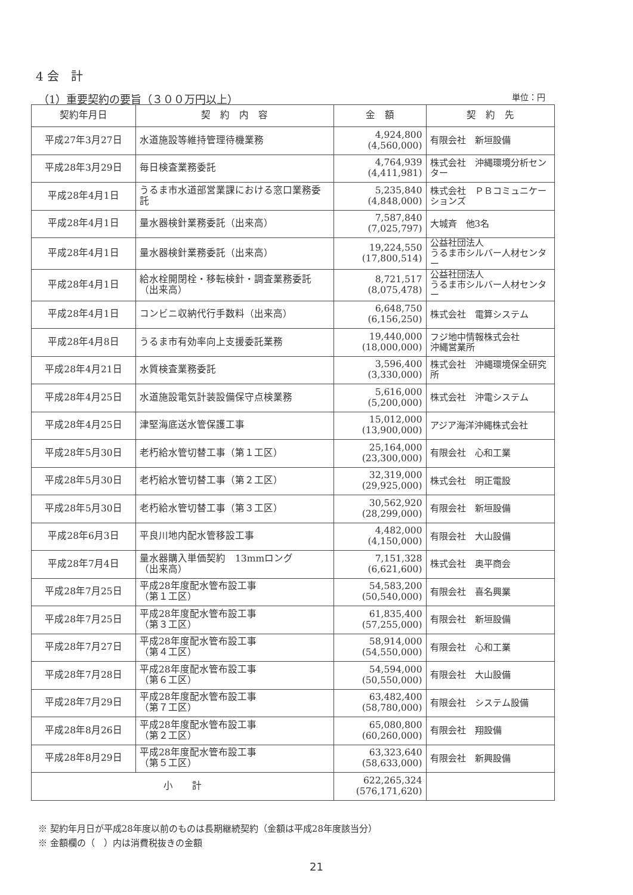4 会　計
（1）重要契約の要旨（３００万円以上） 単位：円
| 契約年月日 | 契 約 内 容 | 金 額 | 契 約 先 |
| --- | --- | --- | --- |
| 平成27年3月27日 | 水道施設等維持管理待機業務 | 4,924,800 (4,560,000) | 有限会社 新垣設備 |
| 平成28年3月29日 | 毎日検査業務委託 | 4,764,939 (4,411,981) | 株式会社 沖縄環境分析センター |
| 平成28年4月1日 | うるま市水道部営業課における窓口業務委託 | 5,235,840 (4,848,000) | 株式会社 ＰＢコミュニケーションズ |
| 平成28年4月1日 | 量水器検針業務委託（出来高） | 7,587,840 (7,025,797) | 大城斉 他3名 |
| 平成28年4月1日 | 量水器検針業務委託（出来高） | 19,224,550 (17,800,514) | 公益社団法人 うるま市シルバー人材センター |
| 平成28年4月1日 | 給水栓開閉栓・移転検針・調査業務委託（出来高） | 8,721,517 (8,075,478) | 公益社団法人 うるま市シルバー人材センター |
| 平成28年4月1日 | コンビニ収納代行手数料（出来高） | 6,648,750 (6,156,250) | 株式会社 電算システム |
| 平成28年4月8日 | うるま市有効率向上支援委託業務 | 19,440,000 (18,000,000) | フジ地中情報株式会社 沖縄営業所 |
| 平成28年4月21日 | 水質検査業務委託 | 3,596,400 (3,330,000) | 株式会社 沖縄環境保全研究所 |
| 平成28年4月25日 | 水道施設電気計装設備保守点検業務 | 5,616,000 (5,200,000) | 株式会社 沖電システム |
| 平成28年4月25日 | 津堅海底送水管保護工事 | 15,012,000 (13,900,000) | アジア海洋沖縄株式会社 |
| 平成28年5月30日 | 老朽給水管切替工事（第１工区） | 25,164,000 (23,300,000) | 有限会社 心和工業 |
| 平成28年5月30日 | 老朽給水管切替工事（第２工区） | 32,319,000 (29,925,000) | 株式会社 明正電設 |
| 平成28年5月30日 | 老朽給水管切替工事（第３工区） | 30,562,920 (28,299,000) | 有限会社 新垣設備 |
| 平成28年6月3日 | 平良川地内配水管移設工事 | 4,482,000 (4,150,000) | 有限会社 大山設備 |
| 平成28年7月4日 | 量水器購入単価契約 13mmロング （出来高） | 7,151,328 (6,621,600) | 株式会社 奥平商会 |
| 平成28年7月25日 | 平成28年度配水管布設工事 （第１工区） | 54,583,200 (50,540,000) | 有限会社 喜名興業 |
| 平成28年7月25日 | 平成28年度配水管布設工事 （第３工区） | 61,835,400 (57,255,000) | 有限会社 新垣設備 |
| 平成28年7月27日 | 平成28年度配水管布設工事 （第４工区） | 58,914,000 (54,550,000) | 有限会社 心和工業 |
| 平成28年7月28日 | 平成28年度配水管布設工事 （第６工区） | 54,594,000 (50,550,000) | 有限会社 大山設備 |
| 平成28年7月29日 | 平成28年度配水管布設工事 （第７工区） | 63,482,400 (58,780,000) | 有限会社 システム設備 |
| 平成28年8月26日 | 平成28年度配水管布設工事 （第２工区） | 65,080,800 (60,260,000) | 有限会社 翔設備 |
| 平成28年8月29日 | 平成28年度配水管布設工事 （第５工区） | 63,323,640 (58,633,000) | 有限会社 新興設備 |
| 小 計 | | 622,265,324 (576,171,620) | |
※ 契約年月日が平成28年度以前のものは長期継続契約（金額は平成28年度該当分）
※ 金額欄の（　）内は消費税抜きの金額
21